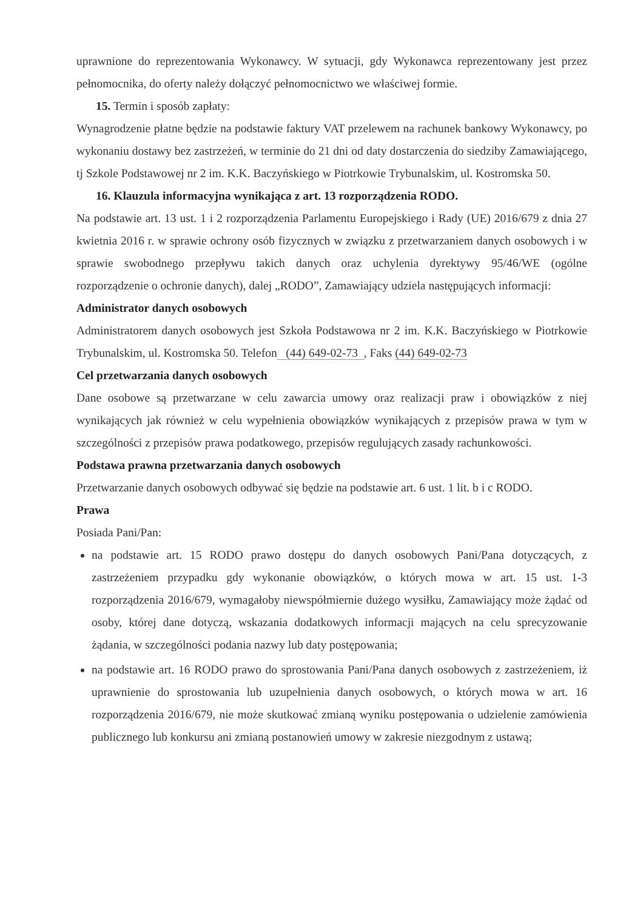uprawnione do reprezentowania Wykonawcy. W sytuacji, gdy Wykonawca reprezentowany jest przez pełnomocnika, do oferty należy dołączyć pełnomocnictwo we właściwej formie.
15. Termin i sposób zapłaty:
Wynagrodzenie płatne będzie na podstawie faktury VAT przelewem na rachunek bankowy Wykonawcy, po wykonaniu dostawy bez zastrzeżeń, w terminie do 21 dni od daty dostarczenia do siedziby Zamawiającego, tj Szkole Podstawowej nr 2 im. K.K. Baczyńskiego w Piotrkowie Trybunalskim, ul. Kostromska 50.
16. Klauzula informacyjna wynikająca z art. 13 rozporządzenia RODO.
Na podstawie art. 13 ust. 1 i 2 rozporządzenia Parlamentu Europejskiego i Rady (UE) 2016/679 z dnia 27 kwietnia 2016 r. w sprawie ochrony osób fizycznych w związku z przetwarzaniem danych osobowych i w sprawie swobodnego przepływu takich danych oraz uchylenia dyrektywy 95/46/WE (ogólne rozporządzenie o ochronie danych), dalej „RODO”, Zamawiający udziela następujących informacji:
Administrator danych osobowych
Administratorem danych osobowych jest Szkoła Podstawowa nr 2 im. K.K. Baczyńskiego w Piotrkowie Trybunalskim, ul. Kostromska 50. Telefon (44) 649-02-73 , Faks (44) 649-02-73
Cel przetwarzania danych osobowych
Dane osobowe są przetwarzane w celu zawarcia umowy oraz realizacji praw i obowiązków z niej wynikających jak również w celu wypełnienia obowiązków wynikających z przepisów prawa w tym w szczególności z przepisów prawa podatkowego, przepisów regulujących zasady rachunkowości.
Podstawa prawna przetwarzania danych osobowych
Przetwarzanie danych osobowych odbywać się będzie na podstawie art. 6 ust. 1 lit. b i c RODO.
Prawa
Posiada Pani/Pan:
na podstawie art. 15 RODO prawo dostępu do danych osobowych Pani/Pana dotyczących, z zastrzeżeniem przypadku gdy wykonanie obowiązków, o których mowa w art. 15 ust. 1-3 rozporządzenia 2016/679, wymagałoby niewspółmiernie dużego wysiłku, Zamawiający może żądać od osoby, której dane dotyczą, wskazania dodatkowych informacji mających na celu sprecyzowanie żądania, w szczególności podania nazwy lub daty postępowania;
na podstawie art. 16 RODO prawo do sprostowania Pani/Pana danych osobowych z zastrzeżeniem, iż uprawnienie do sprostowania lub uzupełnienia danych osobowych, o których mowa w art. 16 rozporządzenia 2016/679, nie może skutkować zmianą wyniku postępowania o udzielenie zamówienia publicznego lub konkursu ani zmianą postanowień umowy w zakresie niezgodnym z ustawą;